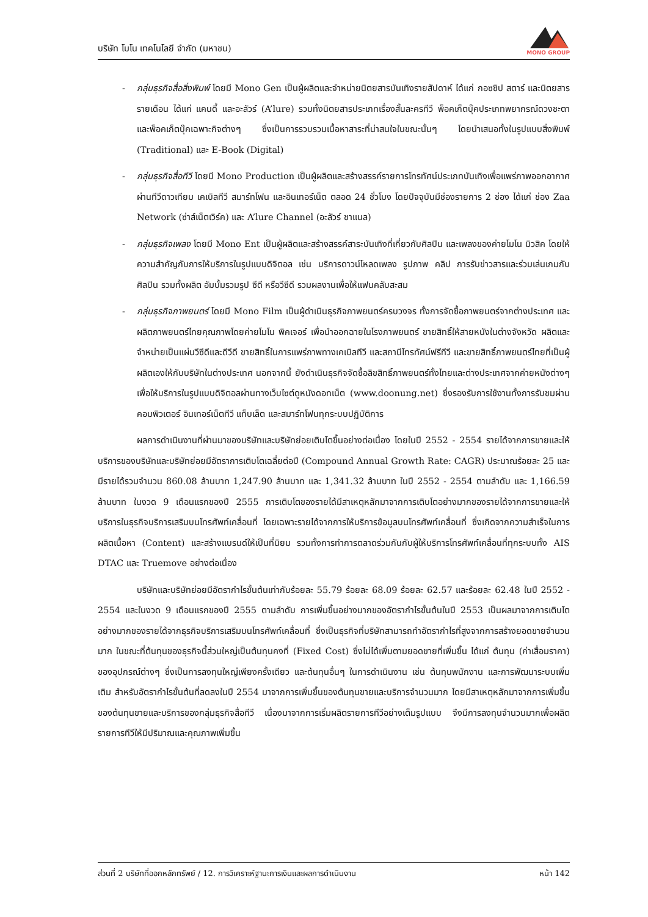บริษัท โมโน เทคโนโลยี จำกัด (มหาชน)
MONO GROUP
- กลุ่มธุรกิจสื่อสิ่งพิมพ์ โดยมี Mono Gen เป็นผู้ผลิตและจำหน่ายนิตยสารบันเทิงรายสัปดาห์ ได้แก่ กอซซิป สตาร์ และนิตยสารรายเดือน ได้แก่ แคนดี้ และอะลัวร์ (A’lure) รวมทั้งนิตยสารประเภทเรื่องสั้นละครทีวี พ็อคเก็ตบุ๊คประเภทพยากรณ์ดวงชะตา และพ็อคเก็ตบุ๊คเฉพาะกิจต่างๆ ซึ่งเป็นการรวบรวมเนื้อหาสาระที่น่าสนใจในขณะนั้นๆ โดยนำเสนอทั้งในรูปแบบสิ่งพิมพ์ (Traditional) และ E-Book (Digital)
- กลุ่มธุรกิจสื่อทีวี โดยมี Mono Production เป็นผู้ผลิตและสร้างสรรค์รายการโทรทัศน์ประเภทบันเทิงเพื่อแพร่ภาพออกอากาศผ่านทีวีดาวเทียม เคเบิลทีวี สมาร์ทโฟน และอินเทอร์เน็ต ตลอด 24 ชั่วโมง โดยปัจจุบันมีช่องรายการ 2 ช่อง ได้แก่ ช่อง Zaa Network (ซ่าส์เน็ตเวิร์ค) และ A’lure Channel (อะลัวร์ ชาแนล)
- กลุ่มธุรกิจเพลง โดยมี Mono Ent เป็นผู้ผลิตและสร้างสรรค์สาระบันเทิงที่เกี่ยวกับศิลปิน และเพลงของค่ายโมโน มิวสิค โดยให้ความสำคัญกับการให้บริการในรูปแบบดิจิตอล เช่น บริการดาวน์โหลดเพลง รูปภาพ คลิป การรับข่าวสารและร่วมเล่นเกมกับศิลปิน รวมทั้งผลิต อัมบั้มรวมรูป ซีดี หรือวีซีดี รวมผลงานเพื่อให้แฟนคลับสะสม
- กลุ่มธุรกิจภาพยนตร์ โดยมี Mono Film เป็นผู้ดำเนินธุรกิจภาพยนตร์ครบวงจร ทั้งการจัดซื้อภาพยนตร์จากต่างประเทศ และผลิตภาพยนตร์ไทยคุณภาพโดยค่ายโมโน พิคเจอร์ เพื่อนำออกฉายในโรงภาพยนตร์ ขายสิทธิ์ให้สายหนังในต่างจังหวัด ผลิตและจำหน่ายเป็นแผ่นวีซีดีและดีวีดี ขายสิทธิ์ในการแพร่ภาพทางเคเบิลทีวี และสถานีโทรทัศน์ฟรีทีวี และขายสิทธิ์ภาพยนตร์ไทยที่เป็นผู้ผลิตเองให้กับบริษัทในต่างประเทศ นอกจากนี้ ยังดำเนินธุรกิจจัดซื้อลิขสิทธิ์ภาพยนตร์ทั้งไทยและต่างประเทศจากค่ายหนังต่างๆ เพื่อให้บริการในรูปแบบดิจิตอลผ่านทางเว็บไซต์ดูหนังดอทเน็ต (www.doonung.net) ซึ่งรองรับการใช้งานทั้งการรับชมผ่านคอมพิวเตอร์ อินเทอร์เน็ตทีวี แท็บเล็ต และสมาร์ทโฟนทุกระบบปฏิบัติการ
ผลการดำเนินงานที่ผ่านมาของบริษัทและบริษัทย่อยเติบโตขึ้นอย่างต่อเนื่อง โดยในปี 2552 - 2554 รายได้จากการขายและให้บริการของบริษัทและบริษัทย่อยมีอัตราการเติบโตเฉลี่ยต่อปี (Compound Annual Growth Rate: CAGR) ประมาณร้อยละ 25 และมีรายได้รวมจำนวน 860.08 ล้านบาท 1,247.90 ล้านบาท และ 1,341.32 ล้านบาท ในปี 2552 - 2554 ตามลำดับ และ 1,166.59 ล้านบาท ในงวด 9 เดือนแรกของปี 2555 การเติบโตของรายได้มีสาเหตุหลักมาจากการเติบโตอย่างมากของรายได้จากการขายและให้บริการในธุรกิจบริการเสริมบนโทรศัพท์เคลื่อนที่ โดยเฉพาะรายได้จากการให้บริการข้อมูลบนโทรศัพท์เคลื่อนที่ ซึ่งเกิดจากความสำเร็จในการผลิตเนื้อหา (Content) และสร้างแบรนด์ให้เป็นที่นิยม รวมทั้งการทำการตลาดร่วมกันกับผู้ให้บริการโทรศัพท์เคลื่อนที่ทุกระบบทั้ง AIS DTAC และ Truemove อย่างต่อเนื่อง
บริษัทและบริษัทย่อยมีอัตรากำไรขั้นต้นเท่ากับร้อยละ 55.79 ร้อยละ 68.09 ร้อยละ 62.57 และร้อยละ 62.48 ในปี 2552 - 2554 และในงวด 9 เดือนแรกของปี 2555 ตามลำดับ การเพิ่มขึ้นอย่างมากของอัตรากำไรขั้นต้นในปี 2553 เป็นผลมาจากการเติบโตอย่างมากของรายได้จากธุรกิจบริการเสริมบนโทรศัพท์เคลื่อนที่ ซึ่งเป็นธุรกิจที่บริษัทสามารถทำอัตรากำไรที่สูงจากการสร้างยอดขายจำนวนมาก ในขณะที่ต้นทุนของธุรกิจนี้ส่วนใหญ่เป็นต้นทุนคงที่ (Fixed Cost) ซึ่งไม่ได้เพิ่มตามยอดขายที่เพิ่มขึ้น ได้แก่ ต้นทุน (ค่าเสื่อมราคา) ของอุปกรณ์ต่างๆ ซึ่งเป็นการลงทุนใหญ่เพียงครั้งเดียว และต้นทุนอื่นๆ ในการดำเนินงาน เช่น ต้นทุนพนักงาน และการพัฒนาระบบเพิ่มเติม สำหรับอัตรากำไรขั้นต้นที่ลดลงในปี 2554 มาจากการเพิ่มขึ้นของต้นทุนขายและบริการจำนวนมาก โดยมีสาเหตุหลักมาจากการเพิ่มขึ้นของต้นทุนขายและบริการของกลุ่มธุรกิจสื่อทีวี เนื่องมาจากการเริ่มผลิตรายการทีวีอย่างเต็มรูปแบบ จึงมีการลงทุนจำนวนมากเพื่อผลิตรายการทีวีให้มีปริมาณและคุณภาพเพิ่มขึ้น
ส่วนที่ 2 บริษัทที่ออกหลักทรัพย์ / 12. การวิเคราะห์ฐานะการเงินและผลการดำเนินงาน หน้า 142